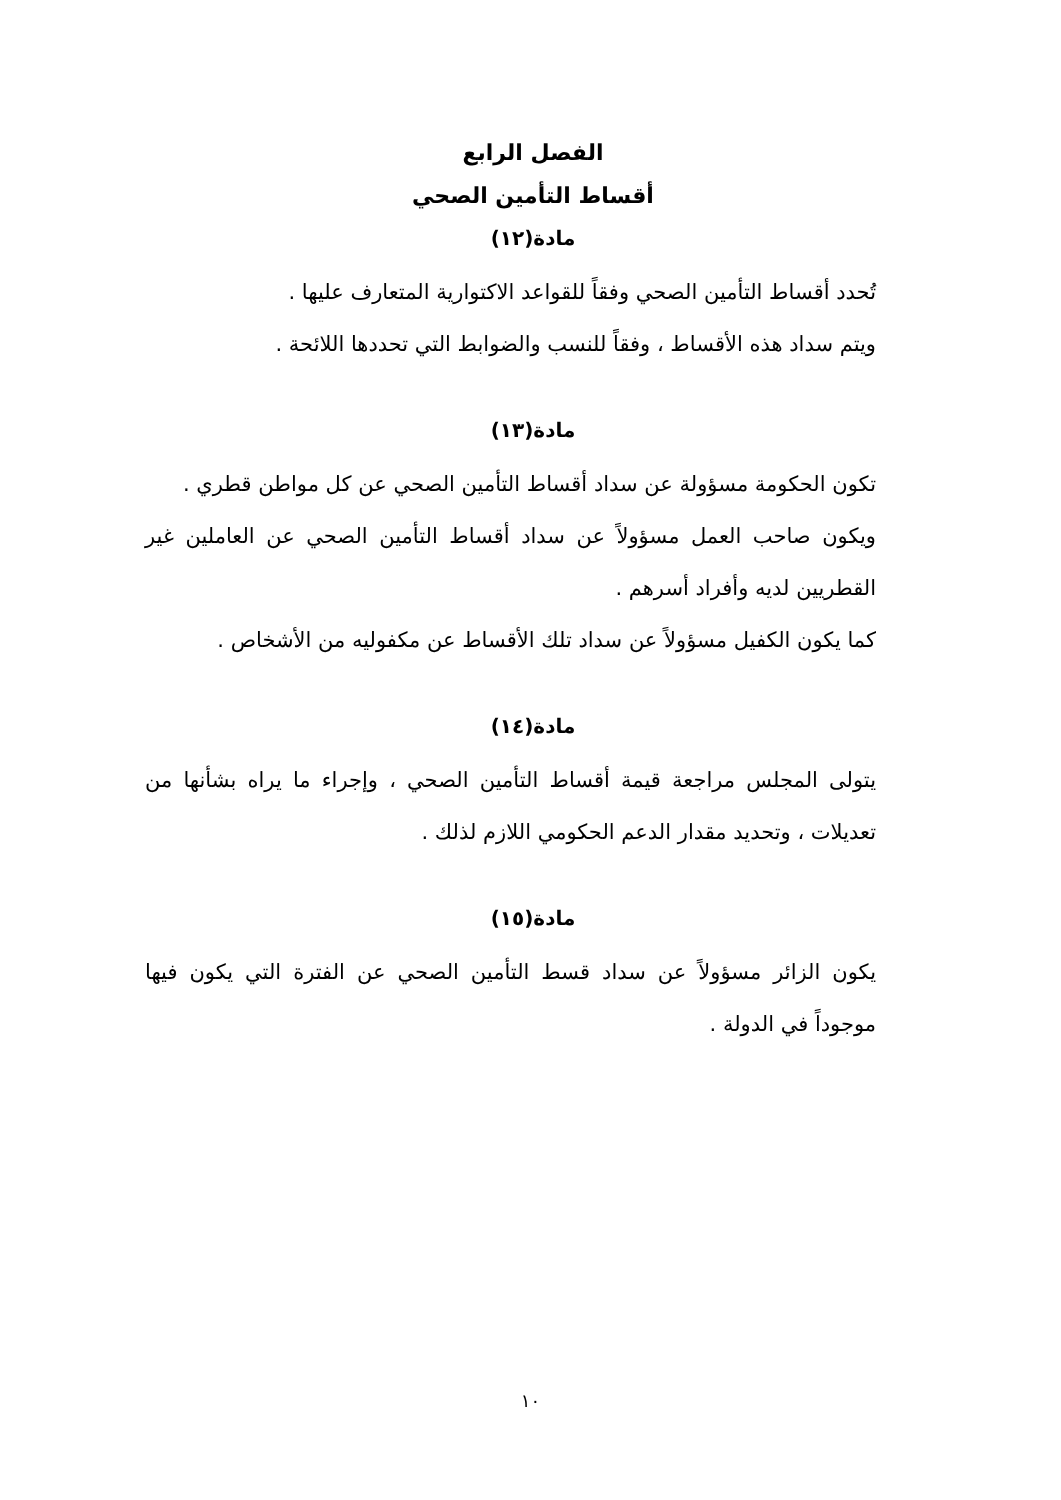الفصل الرابع
أقساط التأمين الصحي
مادة(١٢)
تُحدد أقساط التأمين الصحي وفقاً للقواعد الاكتوارية المتعارف عليها .
ويتم سداد هذه الأقساط ، وفقاً للنسب والضوابط التي تحددها اللائحة .
مادة(١٣)
تكون الحكومة مسؤولة عن سداد أقساط التأمين الصحي عن كل مواطن قطري .
ويكون صاحب العمل مسؤولاً عن سداد أقساط التأمين الصحي عن العاملين غير القطريين لديه وأفراد أسرهم .
كما يكون الكفيل مسؤولاً عن سداد تلك الأقساط عن مكفوليه من الأشخاص .
مادة(١٤)
يتولى المجلس مراجعة قيمة أقساط التأمين الصحي ، وإجراء ما يراه بشأنها من تعديلات ، وتحديد مقدار الدعم الحكومي اللازم لذلك .
مادة(١٥)
يكون الزائر مسؤولاً عن سداد قسط التأمين الصحي عن الفترة التي يكون فيها موجوداً في الدولة .
١٠